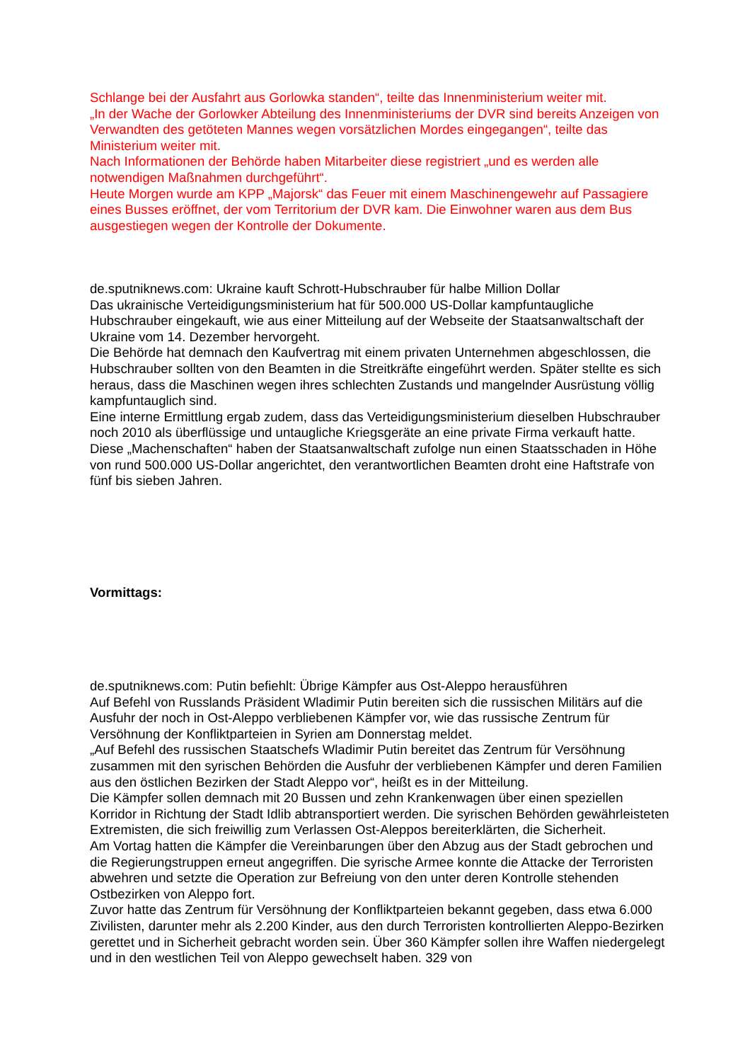Schlange bei der Ausfahrt aus Gorlowka standen“, teilte das Innenministerium weiter mit.
„In der Wache der Gorlowker Abteilung des Innenministeriums der DVR sind bereits Anzeigen von Verwandten des getöteten Mannes wegen vorsätzlichen Mordes eingegangen“, teilte das Ministerium weiter mit.
Nach Informationen der Behörde haben Mitarbeiter diese registriert „und es werden alle notwendigen Maßnahmen durchgeführt“.
Heute Morgen wurde am KPP „Majorsk“ das Feuer mit einem Maschinengewehr auf Passagiere eines Busses eröffnet, der vom Territorium der DVR kam. Die Einwohner waren aus dem Bus ausgestiegen wegen der Kontrolle der Dokumente.
de.sputniknews.com: Ukraine kauft Schrott-Hubschrauber für halbe Million Dollar
Das ukrainische Verteidigungsministerium hat für 500.000 US-Dollar kampfuntaugliche Hubschrauber eingekauft, wie aus einer Mitteilung auf der Webseite der Staatsanwaltschaft der Ukraine vom 14. Dezember hervorgeht.
Die Behörde hat demnach den Kaufvertrag mit einem privaten Unternehmen abgeschlossen, die Hubschrauber sollten von den Beamten in die Streitkräfte eingeführt werden. Später stellte es sich heraus, dass die Maschinen wegen ihres schlechten Zustands und mangelnder Ausrüstung völlig kampfuntauglich sind.
Eine interne Ermittlung ergab zudem, dass das Verteidigungsministerium dieselben Hubschrauber noch 2010 als überflüssige und untaugliche Kriegsgeräte an eine private Firma verkauft hatte.
Diese „Machenschaften“ haben der Staatsanwaltschaft zufolge nun einen Staatsschaden in Höhe von rund 500.000 US-Dollar angerichtet, den verantwortlichen Beamten droht eine Haftstrafe von fünf bis sieben Jahren.
Vormittags:
de.sputniknews.com: Putin befiehlt: Übrige Kämpfer aus Ost-Aleppo herausführen
Auf Befehl von Russlands Präsident Wladimir Putin bereiten sich die russischen Militärs auf die Ausfuhr der noch in Ost-Aleppo verbliebenen Kämpfer vor, wie das russische Zentrum für Versöhnung der Konfliktparteien in Syrien am Donnerstag meldet.
„Auf Befehl des russischen Staatschefs Wladimir Putin bereitet das Zentrum für Versöhnung zusammen mit den syrischen Behörden die Ausfuhr der verbliebenen Kämpfer und deren Familien aus den östlichen Bezirken der Stadt Aleppo vor“, heißt es in der Mitteilung.
Die Kämpfer sollen demnach mit 20 Bussen und zehn Krankenwagen über einen speziellen Korridor in Richtung der Stadt Idlib abtransportiert werden. Die syrischen Behörden gewährleisteten Extremisten, die sich freiwillig zum Verlassen Ost-Aleppos bereiterklärten, die Sicherheit.
Am Vortag hatten die Kämpfer die Vereinbarungen über den Abzug aus der Stadt gebrochen und die Regierungstruppen erneut angegriffen. Die syrische Armee konnte die Attacke der Terroristen abwehren und setzte die Operation zur Befreiung von den unter deren Kontrolle stehenden Ostbezirken von Aleppo fort.
Zuvor hatte das Zentrum für Versöhnung der Konfliktparteien bekannt gegeben, dass etwa 6.000 Zivilisten, darunter mehr als 2.200 Kinder, aus den durch Terroristen kontrollierten Aleppo-Bezirken gerettet und in Sicherheit gebracht worden sein. Über 360 Kämpfer sollen ihre Waffen niedergelegt und in den westlichen Teil von Aleppo gewechselt haben. 329 von